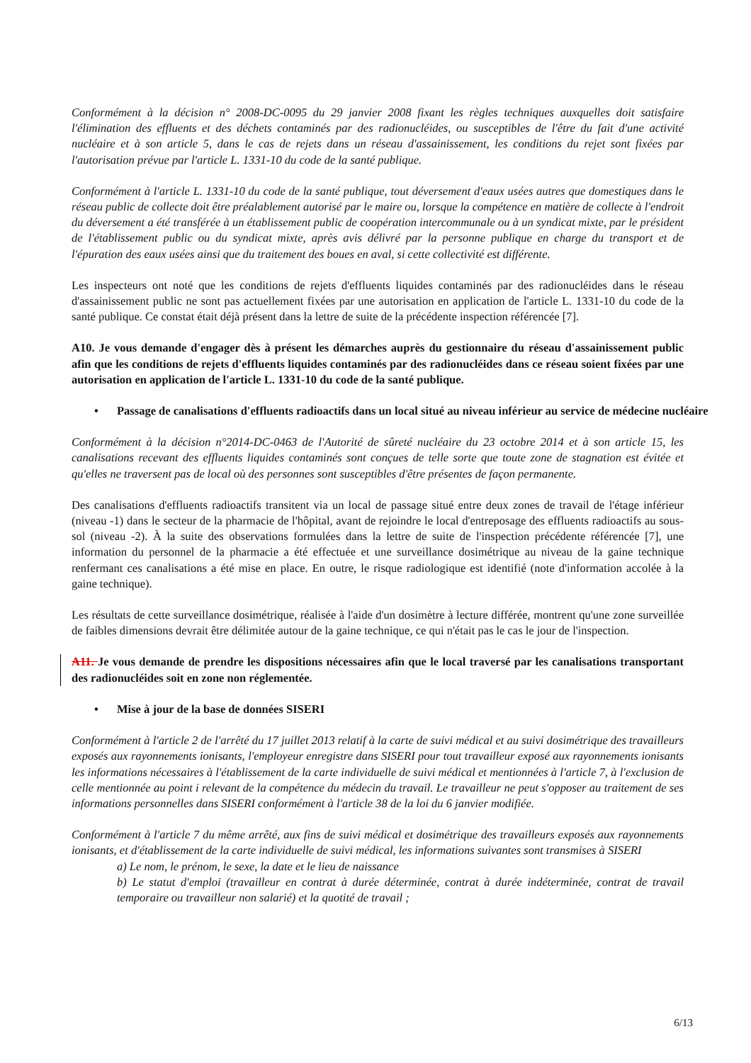Conformément à la décision n° 2008-DC-0095 du 29 janvier 2008 fixant les règles techniques auxquelles doit satisfaire l'élimination des effluents et des déchets contaminés par des radionucléides, ou susceptibles de l'être du fait d'une activité nucléaire et à son article 5, dans le cas de rejets dans un réseau d'assainissement, les conditions du rejet sont fixées par l'autorisation prévue par l'article L. 1331-10 du code de la santé publique.
Conformément à l'article L. 1331-10 du code de la santé publique, tout déversement d'eaux usées autres que domestiques dans le réseau public de collecte doit être préalablement autorisé par le maire ou, lorsque la compétence en matière de collecte à l'endroit du déversement a été transférée à un établissement public de coopération intercommunale ou à un syndicat mixte, par le président de l'établissement public ou du syndicat mixte, après avis délivré par la personne publique en charge du transport et de l'épuration des eaux usées ainsi que du traitement des boues en aval, si cette collectivité est différente.
Les inspecteurs ont noté que les conditions de rejets d'effluents liquides contaminés par des radionucléides dans le réseau d'assainissement public ne sont pas actuellement fixées par une autorisation en application de l'article L. 1331-10 du code de la santé publique. Ce constat était déjà présent dans la lettre de suite de la précédente inspection référencée [7].
A10. Je vous demande d'engager dès à présent les démarches auprès du gestionnaire du réseau d'assainissement public afin que les conditions de rejets d'effluents liquides contaminés par des radionucléides dans ce réseau soient fixées par une autorisation en application de l'article L. 1331-10 du code de la santé publique.
• Passage de canalisations d'effluents radioactifs dans un local situé au niveau inférieur au service de médecine nucléaire
Conformément à la décision n°2014-DC-0463 de l'Autorité de sûreté nucléaire du 23 octobre 2014 et à son article 15, les canalisations recevant des effluents liquides contaminés sont conçues de telle sorte que toute zone de stagnation est évitée et qu'elles ne traversent pas de local où des personnes sont susceptibles d'être présentes de façon permanente.
Des canalisations d'effluents radioactifs transitent via un local de passage situé entre deux zones de travail de l'étage inférieur (niveau -1) dans le secteur de la pharmacie de l'hôpital, avant de rejoindre le local d'entreposage des effluents radioactifs au sous-sol (niveau -2). À la suite des observations formulées dans la lettre de suite de l'inspection précédente référencée [7], une information du personnel de la pharmacie a été effectuée et une surveillance dosimétrique au niveau de la gaine technique renfermant ces canalisations a été mise en place. En outre, le risque radiologique est identifié (note d'information accolée à la gaine technique).
Les résultats de cette surveillance dosimétrique, réalisée à l'aide d'un dosimètre à lecture différée, montrent qu'une zone surveillée de faibles dimensions devrait être délimitée autour de la gaine technique, ce qui n'était pas le cas le jour de l'inspection.
A11. Je vous demande de prendre les dispositions nécessaires afin que le local traversé par les canalisations transportant des radionucléides soit en zone non réglementée.
• Mise à jour de la base de données SISERI
Conformément à l'article 2 de l'arrêté du 17 juillet 2013 relatif à la carte de suivi médical et au suivi dosimétrique des travailleurs exposés aux rayonnements ionisants, l'employeur enregistre dans SISERI pour tout travailleur exposé aux rayonnements ionisants les informations nécessaires à l'établissement de la carte individuelle de suivi médical et mentionnées à l'article 7, à l'exclusion de celle mentionnée au point i relevant de la compétence du médecin du travail. Le travailleur ne peut s'opposer au traitement de ses informations personnelles dans SISERI conformément à l'article 38 de la loi du 6 janvier modifiée.
Conformément à l'article 7 du même arrêté, aux fins de suivi médical et dosimétrique des travailleurs exposés aux rayonnements ionisants, et d'établissement de la carte individuelle de suivi médical, les informations suivantes sont transmises à SISERI
a) Le nom, le prénom, le sexe, la date et le lieu de naissance
b) Le statut d'emploi (travailleur en contrat à durée déterminée, contrat à durée indéterminée, contrat de travail temporaire ou travailleur non salarié) et la quotité de travail ;
6/13